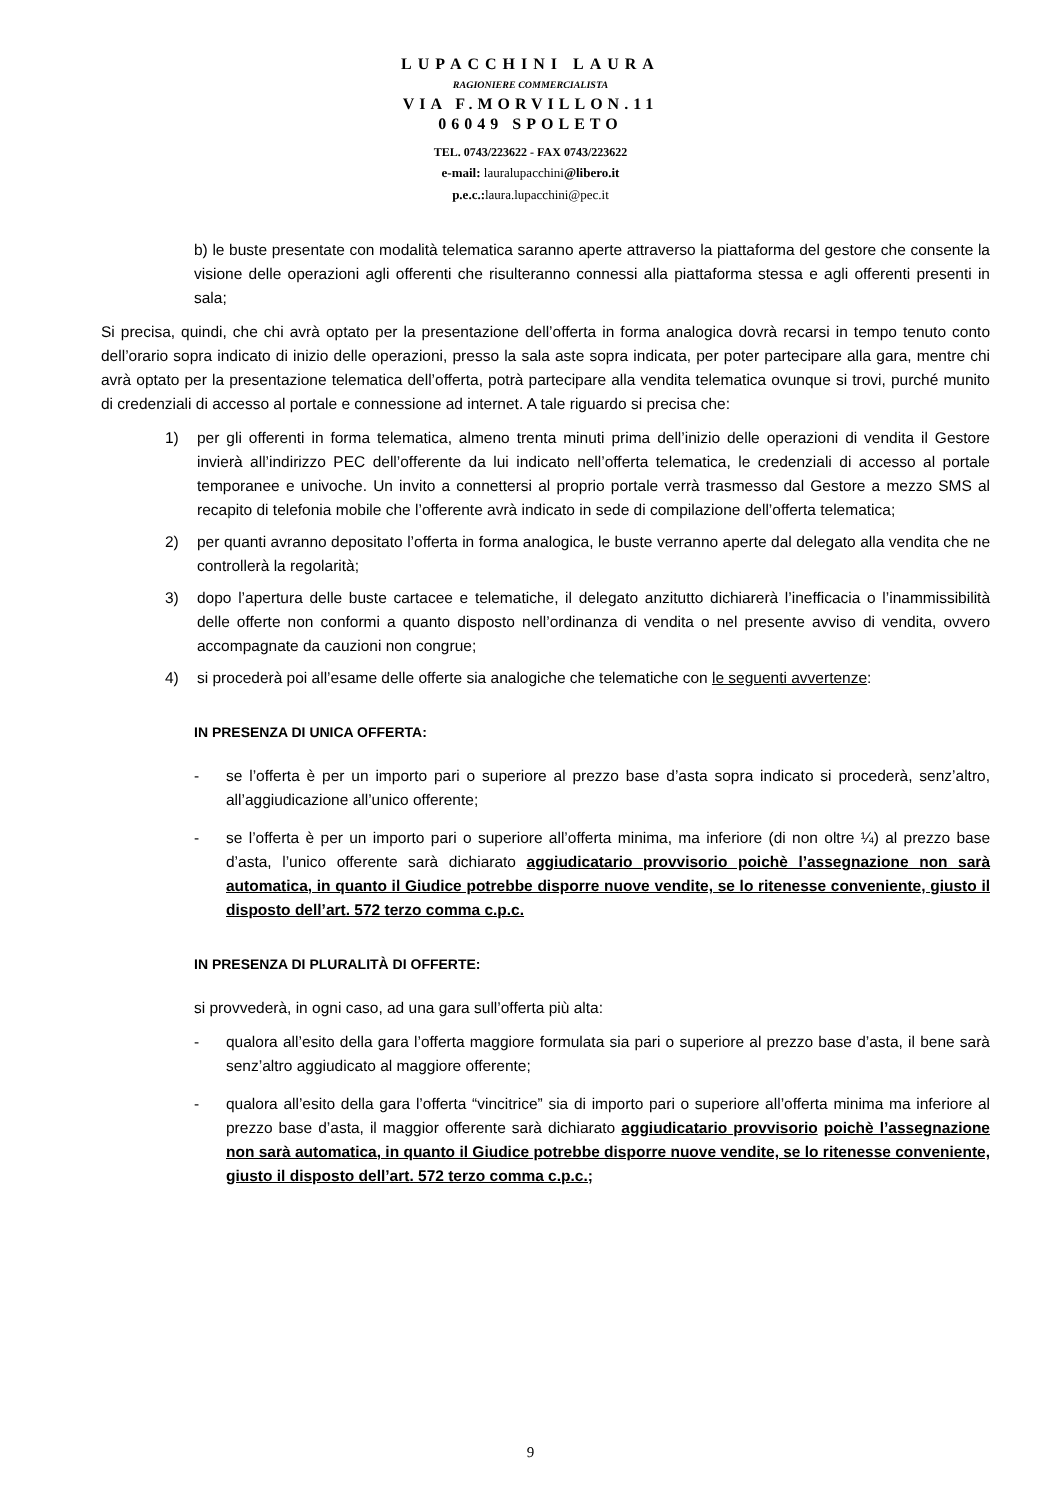LUPACCHINI LAURA
RAGIONIERE COMMERCIALISTA
VIA F.MORVILLON.11
06049 SPOLETO
TEL. 0743/223622 - FAX 0743/223622
e-mail: lauralupacchini@libero.it
p.e.c.: laura.lupacchini@pec.it
b) le buste presentate con modalità telematica saranno aperte attraverso la piattaforma del gestore che consente la visione delle operazioni agli offerenti che risulteranno connessi alla piattaforma stessa e agli offerenti presenti in sala;
Si precisa, quindi, che chi avrà optato per la presentazione dell’offerta in forma analogica dovrà recarsi in tempo tenuto conto dell’orario sopra indicato di inizio delle operazioni, presso la sala aste sopra indicata, per poter partecipare alla gara, mentre chi avrà optato per la presentazione telematica dell’offerta, potrà partecipare alla vendita telematica ovunque si trovi, purché munito di credenziali di accesso al portale e connessione ad internet. A tale riguardo si precisa che:
1) per gli offerenti in forma telematica, almeno trenta minuti prima dell’inizio delle operazioni di vendita il Gestore invierà all’indirizzo PEC dell’offerente da lui indicato nell’offerta telematica, le credenziali di accesso al portale temporanee e univoche. Un invito a connettersi al proprio portale verrà trasmesso dal Gestore a mezzo SMS al recapito di telefonia mobile che l’offerente avrà indicato in sede di compilazione dell’offerta telematica;
2) per quanti avranno depositato l’offerta in forma analogica, le buste verranno aperte dal delegato alla vendita che ne controllerà la regolarità;
3) dopo l’apertura delle buste cartacee e telematiche, il delegato anzitutto dichiarerà l’inefficacia o l’inammissibilità delle offerte non conformi a quanto disposto nell’ordinanza di vendita o nel presente avviso di vendita, ovvero accompagnate da cauzioni non congrue;
4) si procederà poi all’esame delle offerte sia analogiche che telematiche con le seguenti avvertenze:
IN PRESENZA DI UNICA OFFERTA:
- se l’offerta è per un importo pari o superiore al prezzo base d’asta sopra indicato si procederà, senz’altro, all’aggiudicazione all’unico offerente;
- se l’offerta è per un importo pari o superiore all’offerta minima, ma inferiore (di non oltre ¼) al prezzo base d’asta, l’unico offerente sarà dichiarato aggiudicatario provvisorio poichè l’assegnazione non sarà automatica, in quanto il Giudice potrebbe disporre nuove vendite, se lo ritenesse conveniente, giusto il disposto dell’art. 572 terzo comma c.p.c.
IN PRESENZA DI PLURALITÀ DI OFFERTE:
si provvederà, in ogni caso, ad una gara sull’offerta più alta:
- qualora all’esito della gara l’offerta maggiore formulata sia pari o superiore al prezzo base d’asta, il bene sarà senz’altro aggiudicato al maggiore offerente;
- qualora all’esito della gara l’offerta “vincitrice” sia di importo pari o superiore all’offerta minima ma inferiore al prezzo base d’asta, il maggior offerente sarà dichiarato aggiudicatario provvisorio poichè l’assegnazione non sarà automatica, in quanto il Giudice potrebbe disporre nuove vendite, se lo ritenesse conveniente, giusto il disposto dell’art. 572 terzo comma c.p.c.;
9